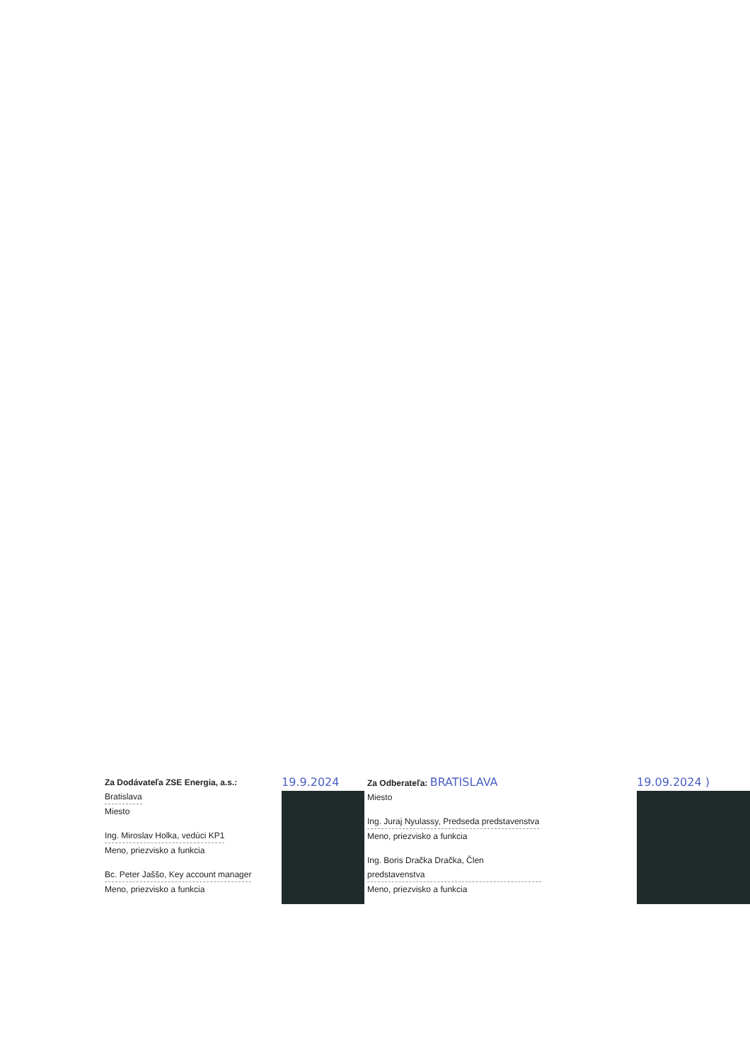Za Dodávateľa ZSE Energia, a.s.:
Bratislava
Miesto
Ing. Miroslav Holka, vedúci KP1
Meno, priezvisko a funkcia
Bc. Peter Jaššo, Key account manager
Meno, priezvisko a funkcia
19.9.2024
Za Odberateľa: BRATISLAVA
Miesto
Ing. Juraj Nyulassy, Predseda predstavenstva
Meno, priezvisko a funkcia
Ing. Boris Dračka Dračka, Člen predstavenstva
Meno, priezvisko a funkcia
19.09.2024 )